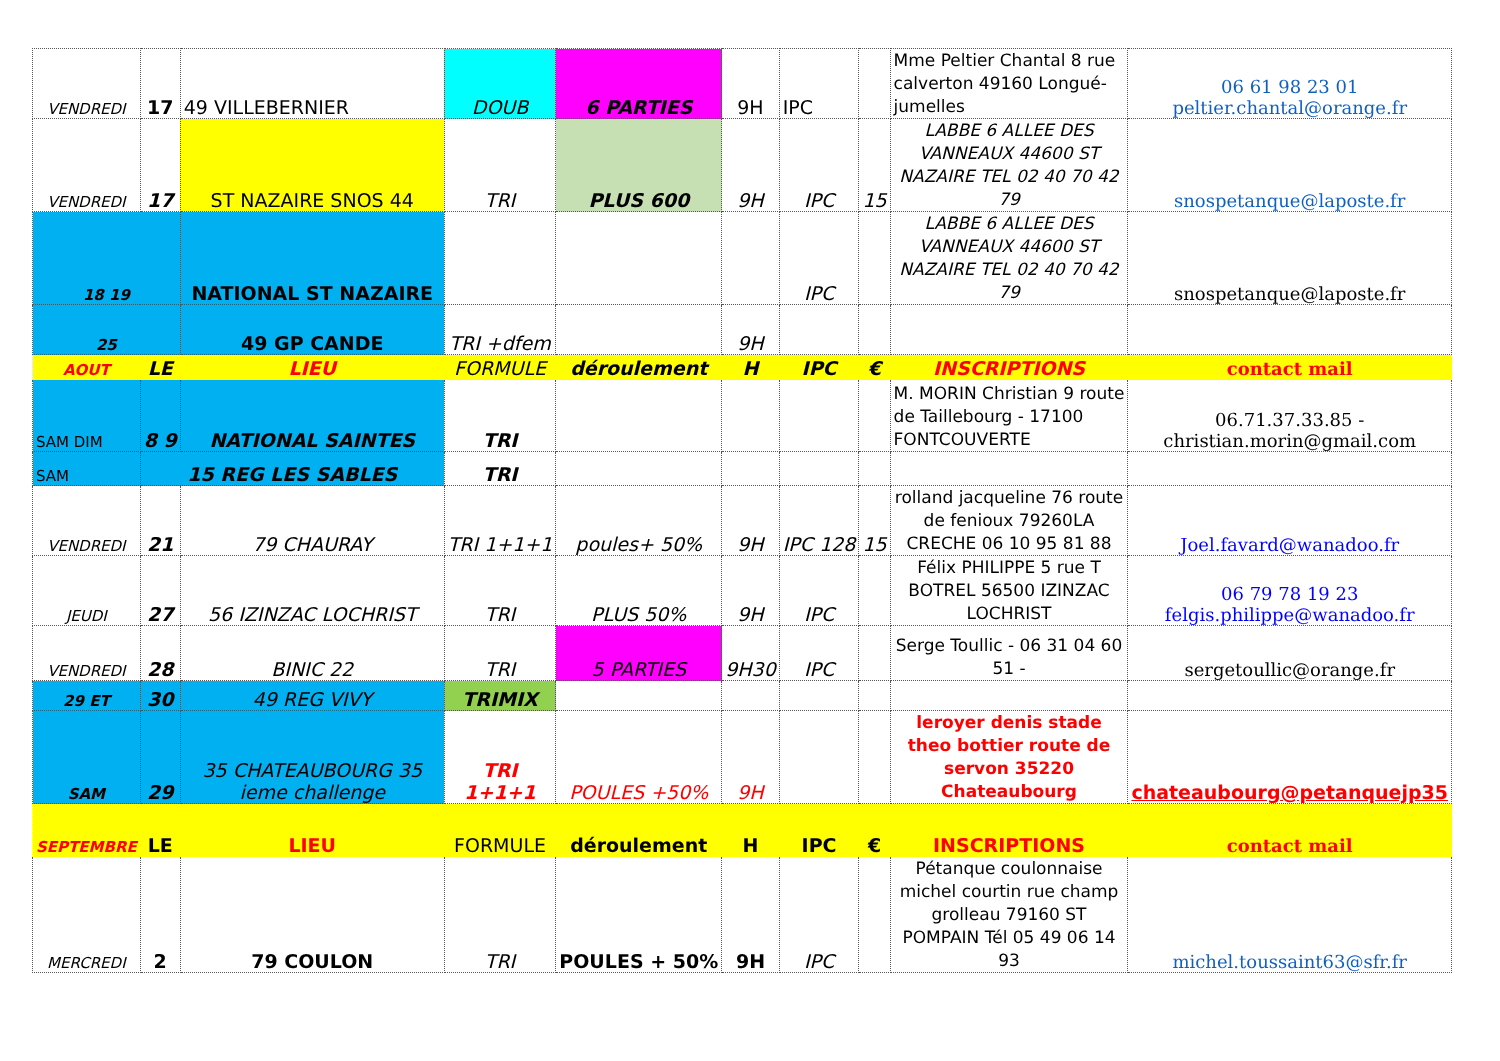| VENDREDI | 17 | 49 VILLEBERNIER | DOUB | 6 PARTIES | 9H | IPC | | Mme Peltier Chantal 8 rue calverton 49160 Longué-jumelles | 06 61 98 23 01 peltier.chantal@orange.fr |
| VENDREDI | 17 | ST NAZAIRE SNOS 44 | TRI | PLUS 600 | 9H | IPC | 15 | LABBE 6 ALLEE DES VANNEAUX 44600 ST NAZAIRE TEL 02 40 70 42 79 | snospetanque@laposte.fr |
| 18 19 | | NATIONAL ST NAZAIRE | | | | IPC | | LABBE 6 ALLEE DES VANNEAUX 44600 ST NAZAIRE TEL 02 40 70 42 79 | snospetanque@laposte.fr |
| 25 | | 49 GP CANDE | TRI +dfem | | 9H | | | | |
| AOUT | LE | LIEU | FORMULE | déroulement | H | IPC | € | INSCRIPTIONS | contact mail |
| SAM DIM | 8 9 | NATIONAL SAINTES | TRI | | | | | M. MORIN Christian 9 route de Taillebourg - 17100 FONTCOUVERTE | 06.71.37.33.85 - christian.morin@gmail.com |
| SAM | 15 REG LES SABLES | | TRI | | | | | | |
| VENDREDI | 21 | 79 CHAURAY | TRI 1+1+1 | poules+ 50% | 9H | IPC 128 | 15 | rolland jacqueline 76 route de fenioux 79260LA CRECHE 06 10 95 81 88 | Joel.favard@wanadoo.fr |
| JEUDI | 27 | 56 IZINZAC LOCHRIST | TRI | PLUS 50% | 9H | IPC | | Félix PHILIPPE 5 rue T BOTREL 56500 IZINZAC LOCHRIST | 06 79 78 19 23 felgis.philippe@wanadoo.fr |
| VENDREDI | 28 | BINIC 22 | TRI | 5 PARTIES | 9H30 | IPC | | Serge Toullic - 06 31 04 60 51 - | sergetoullic@orange.fr |
| 29 ET | 30 | 49 REG VIVY | TRIMIX | | | | | | |
| SAM | 29 | 35 CHATEAUBOURG 35 ieme challenge | TRI 1+1+1 | POULES +50% | 9H | | | leroyer denis stade theo bottier route de servon 35220 Chateaubourg | chateaubourg@petanquejp35 |
| SEPTEMBRE | LE | LIEU | FORMULE | déroulement | H | IPC | € | INSCRIPTIONS | contact mail |
| MERCREDI | 2 | 79 COULON | TRI | POULES + 50% | 9H | IPC | | Pétanque coulonnaise michel courtin rue champ grolleau 79160 ST POMPAIN Tél 05 49 06 14 93 | michel.toussaint63@sfr.fr |